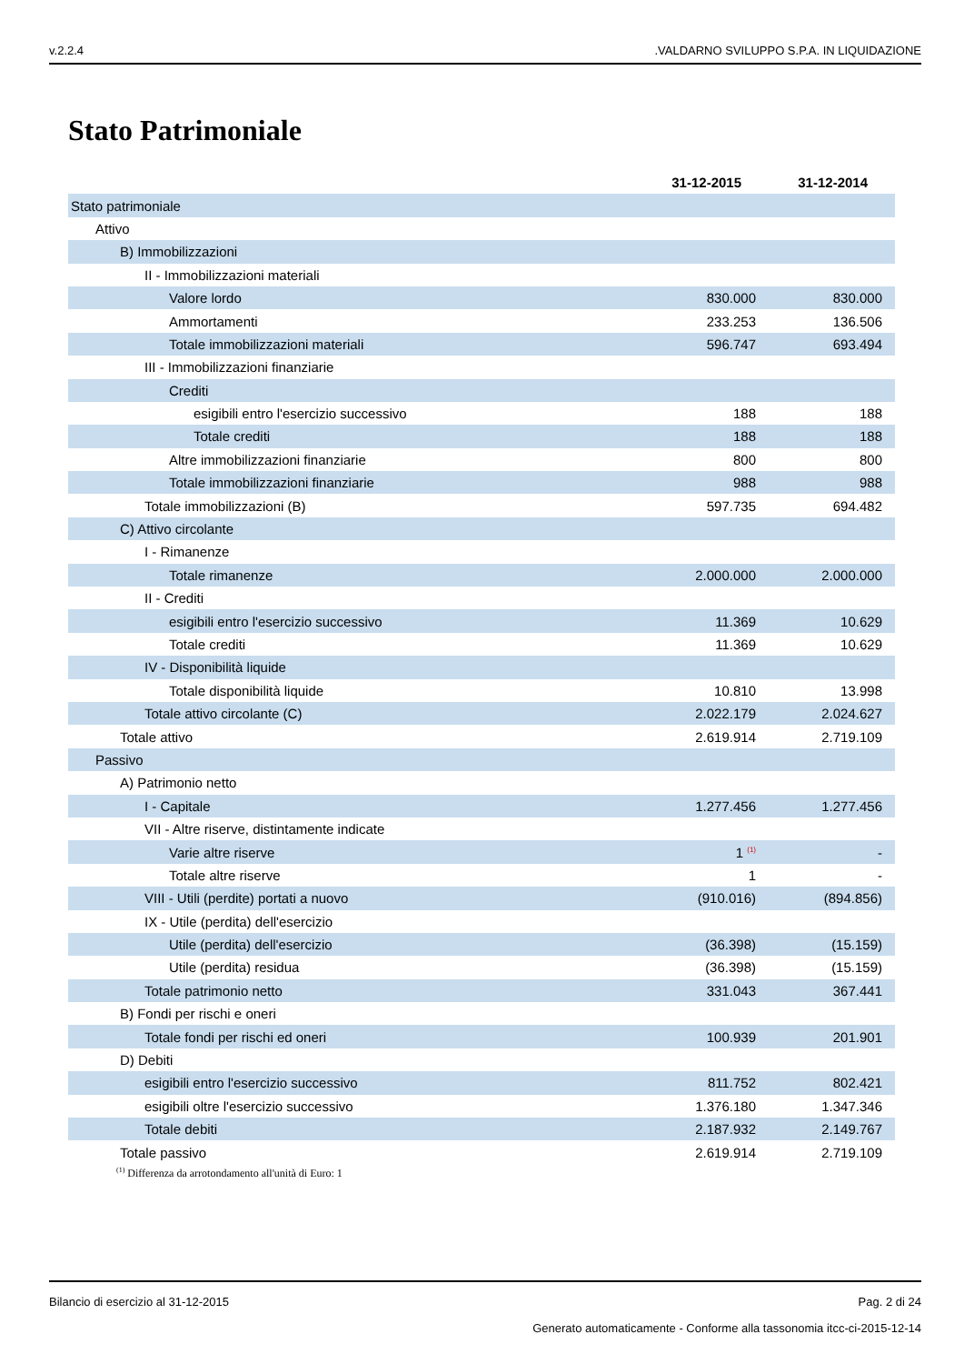v.2.2.4.VALDARNO SVILUPPO S.P.A. IN LIQUIDAZIONE
Stato Patrimoniale
| | 31-12-2015 | 31-12-2014 |
| Stato patrimoniale | | |
| Attivo | | |
| B) Immobilizzazioni | | |
| II - Immobilizzazioni materiali | | |
| Valore lordo | 830.000 | 830.000 |
| Ammortamenti | 233.253 | 136.506 |
| Totale immobilizzazioni materiali | 596.747 | 693.494 |
| III - Immobilizzazioni finanziarie | | |
| Crediti | | |
| esigibili entro l'esercizio successivo | 188 | 188 |
| Totale crediti | 188 | 188 |
| Altre immobilizzazioni finanziarie | 800 | 800 |
| Totale immobilizzazioni finanziarie | 988 | 988 |
| Totale immobilizzazioni (B) | 597.735 | 694.482 |
| C) Attivo circolante | | |
| I - Rimanenze | | |
| Totale rimanenze | 2.000.000 | 2.000.000 |
| II - Crediti | | |
| esigibili entro l'esercizio successivo | 11.369 | 10.629 |
| Totale crediti | 11.369 | 10.629 |
| IV - Disponibilità liquide | | |
| Totale disponibilità liquide | 10.810 | 13.998 |
| Totale attivo circolante (C) | 2.022.179 | 2.024.627 |
| Totale attivo | 2.619.914 | 2.719.109 |
| Passivo | | |
| A) Patrimonio netto | | |
| I - Capitale | 1.277.456 | 1.277.456 |
| VII - Altre riserve, distintamente indicate | | |
| Varie altre riserve | 1 <sup>(1)</sup> | - |
| Totale altre riserve | 1 | - |
| VIII - Utili (perdite) portati a nuovo | (910.016) | (894.856) |
| IX - Utile (perdita) dell'esercizio | | |
| Utile (perdita) dell'esercizio | (36.398) | (15.159) |
| Utile (perdita) residua | (36.398) | (15.159) |
| Totale patrimonio netto | 331.043 | 367.441 |
| B) Fondi per rischi e oneri | | |
| Totale fondi per rischi ed oneri | 100.939 | 201.901 |
| D) Debiti | | |
| esigibili entro l'esercizio successivo | 811.752 | 802.421 |
| esigibili oltre l'esercizio successivo | 1.376.180 | 1.347.346 |
| Totale debiti | 2.187.932 | 2.149.767 |
| Totale passivo | 2.619.914 | 2.719.109 |
<sup>(1)</sup> Differenza da arrotondamento all'unità di Euro: 1
Bilancio di esercizio al 31-12-2015 Pag. 2 di 24
Generato automaticamente - Conforme alla tassonomia itcc-ci-2015-12-14